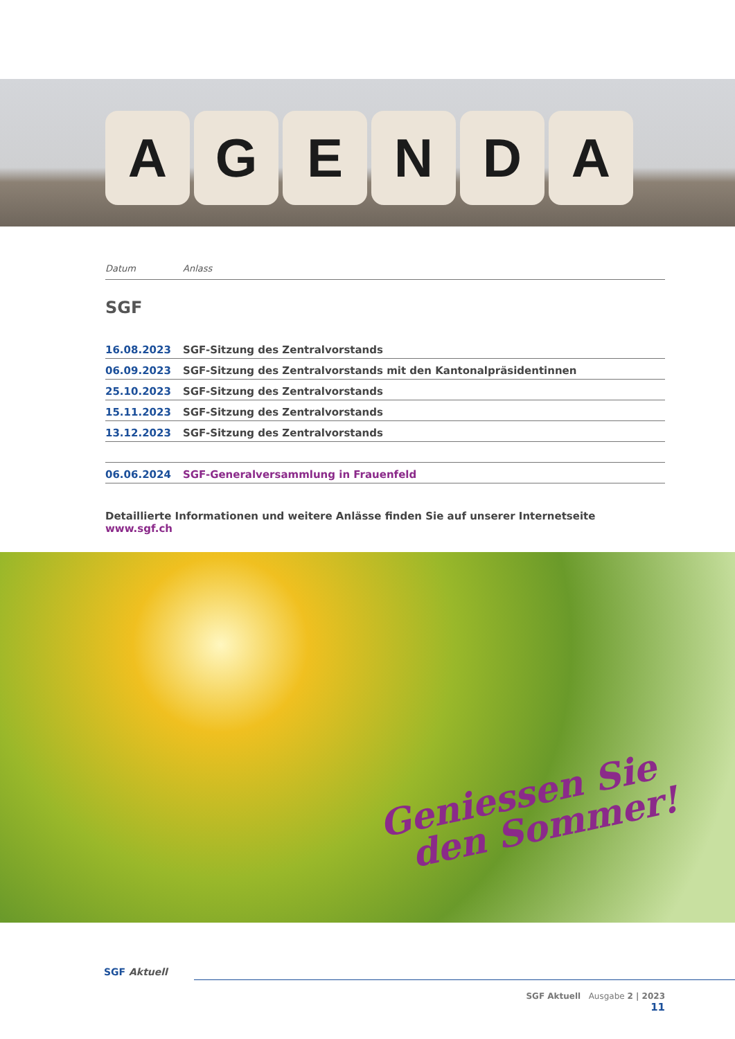A G E N D A
Datum Anlass
SGF
| 16.08.2023 | SGF-Sitzung des Zentralvorstands |
| 06.09.2023 | SGF-Sitzung des Zentralvorstands mit den Kantonalpräsidentinnen |
| 25.10.2023 | SGF-Sitzung des Zentralvorstands |
| 15.11.2023 | SGF-Sitzung des Zentralvorstands |
| 13.12.2023 | SGF-Sitzung des Zentralvorstands |
| 06.06.2024 | SGF-Generalversammlung in Frauenfeld |
Detaillierte Informationen und weitere Anlässe finden Sie auf unserer Internetseite www.sgf.ch
Geniessen Sie
den Sommer!
SGF Aktuell
SGF Aktuell Ausgabe 2 | 2023
11